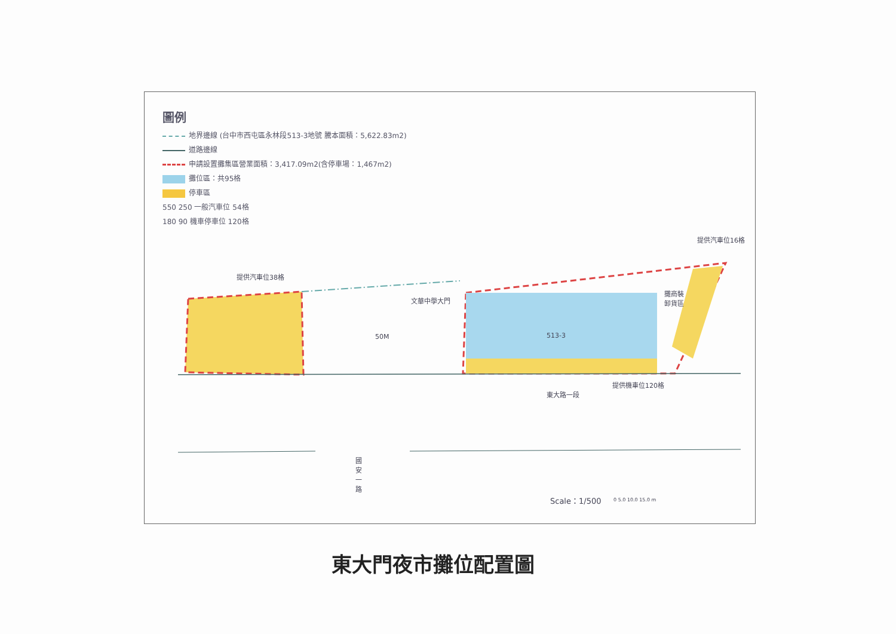圖例
地界邊線 (台中市西屯區永林段513-3地號 騰本面積：5,622.83m2)
道路邊線
申請設置攤集區營業面積：3,417.09m2(含停車場：1,467m2)
攤位區：共95格
停車區
550 250 一般汽車位 54格
180 90 機車停車位 120格
提供汽車位38格
文華中學大門
50M 513-3
提供汽車位16格
攤商裝
卸貨區
提供機車位120格
東大路一段
國 安 一 路
Scale：1/500 0 5.0 10.0 15.0 m
東大門夜市攤位配置圖